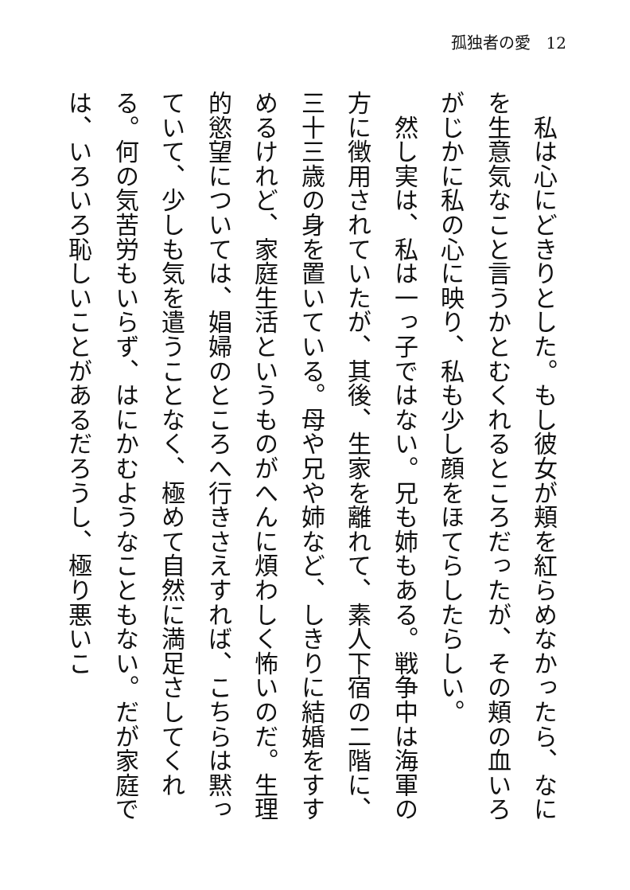孤独者の愛　12
　私は心にどきりとした。もし彼女が頬を紅らめなかったら、なにを生意気なこと言うかとむくれるところだったが、その頬の血いろがじかに私の心に映り、私も少し顔をほてらしたらしい。
　然し実は、私は一っ子ではない。兄も姉もある。戦争中は海軍の方に徴用されていたが、其後、生家を離れて、素人下宿の二階に、三十三歳の身を置いている。母や兄や姉など、しきりに結婚をすすめるけれど、家庭生活というものがへんに煩わしく怖いのだ。生理的慾望については、娼婦のところへ行きさえすれば、こちらは黙っていて、少しも気を遣うことなく、極めて自然に満足さしてくれる。何の気苦労もいらず、はにかむようなこともない。だが家庭では、いろいろ恥しいことがあるだろうし、極り悪いこ